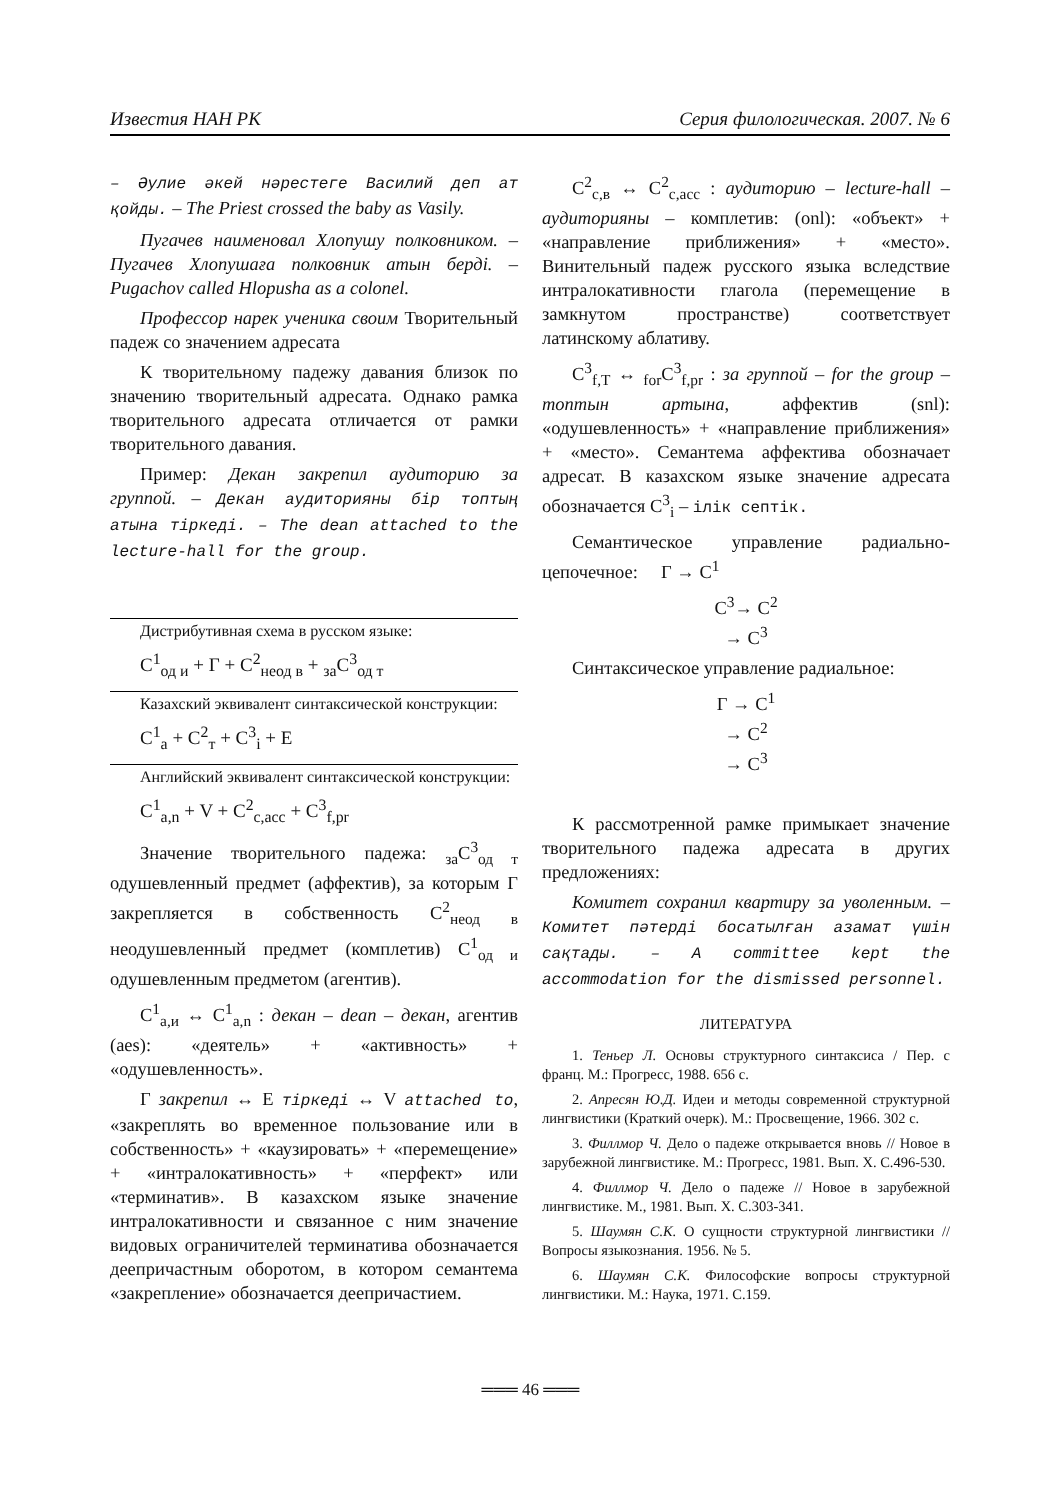Известия НАН РК Серия филологическая. 2007. № 6
– Әулие әкей нәрестеге Василий деп ат қойды. – The Priest crossed the baby as Vasily.
Пугачев наименовал Хлопушу полковником. – Пугачев Хлопушаға полковник атын берді. – Pugachov called Hlopusha as a colonel.
Профессор нарек ученика своим Творительный падеж со значением адресата
К творительному падежу давания близок по значению творительный адресата. Однако рамка творительного адресата отличается от рамки творительного давания.
Пример: Декан закрепил аудиторию за группой. – Декан аудиторияны бір топтың атына тіркеді. – The dean attached to the lecture-hall for the group.
Дистрибутивная схема в русском языке:
С<sup>1</sup><sub>од и</sub> + Г + С<sup>2</sup><sub>неод в</sub> + <sub>за</sub>С<sup>3</sup><sub>од т</sub>
Казахский эквивалент синтаксической конструкции:
С<sup>1</sup><sub>а</sub> + С<sup>2</sup><sub>т</sub> + С<sup>3</sup><sub>і</sub> + Е
Английский эквивалент синтаксической конструкции:
С<sup>1</sup><sub>a,n</sub> + V + С<sup>2</sup><sub>c,acc</sub> + С<sup>3</sup><sub>f,pr</sub>
Значение творительного падежа: <sub>за</sub>С<sup>3</sup><sub>од т</sub> одушевленный предмет (аффектив), за которым Г закрепляется в собственность С<sup>2</sup><sub>неод в</sub> неодушевленный предмет (комплетив) С<sup>1</sup><sub>од и</sub> одушевленным предметом (агентив).
С<sup>1</sup><sub>а,и</sub> ↔ С<sup>1</sup><sub>a,n</sub> : декан – dean – декан, агентив (aes): «деятель» + «активность» + «одушевленность».
Г закрепил ↔ Е тіркеді ↔ V attached to, «закреплять во временное пользование или в собственность» + «каузировать» + «перемещение» + «интралокативность» + «перфект» или «терминатив». В казахском языке значение интралокативности и связанное с ним значение видовых ограничителей терминатива обозначается деепричастным оборотом, в котором семантема «закрепление» обозначается деепричастием.
С<sup>2</sup><sub>с,в</sub> ↔ С<sup>2</sup><sub>c,acc</sub> : аудиторию – lecture-hall – аудиторияны – комплетив: (onl): «объект» + «направление приближения» + «место». Винительный падеж русского языка вследствие интралокативности глагола (перемещение в замкнутом пространстве) соответствует латинскому аблативу.
С<sup>3</sup><sub>f,Т</sub> ↔ <sub>for</sub>С<sup>3</sup><sub>f,pr</sub> : за группой – for the group – топтын артына, аффектив (snl): «одушевленность» + «направление приближения» + «место». Семантема аффектива обозначает адресат. В казахском языке значение адресата обозначается С<sup>3</sup><sub>і</sub> – ілік септік.
Семантическое управление радиально-цепочечное: Г → С<sup>1</sup>
С<sup>3</sup>→ С<sup>2</sup>
→ С<sup>3</sup>
Синтаксическое управление радиальное:
Г → С<sup>1</sup>
→ С<sup>2</sup>
→ С<sup>3</sup>
К рассмотренной рамке примыкает значение творительного падежа адресата в других предложениях:
Комитет сохранил квартиру за уволенным. – Комитет пәтерді босатылған азамат үшін сақтады. – A committee kept the accommodation for the dismissed personnel.
ЛИТЕРАТУРА
1. Теньер Л. Основы структурного синтаксиса / Пер. с франц. М.: Прогресс, 1988. 656 с.
2. Апресян Ю.Д. Идеи и методы современной структурной лингвистики (Краткий очерк). М.: Просвещение, 1966. 302 с.
3. Филлмор Ч. Дело о падеже открывается вновь // Новое в зарубежной лингвистике. М.: Прогресс, 1981. Вып. X. C.496-530.
4. Филлмор Ч. Дело о падеже // Новое в зарубежной лингвистике. М., 1981. Вып. X. C.303-341.
5. Шаумян С.К. О сущности структурной лингвистики // Вопросы языкознания. 1956. № 5.
6. Шаумян С.К. Философские вопросы структурной лингвистики. М.: Наука, 1971. C.159.
═══ 46 ═══